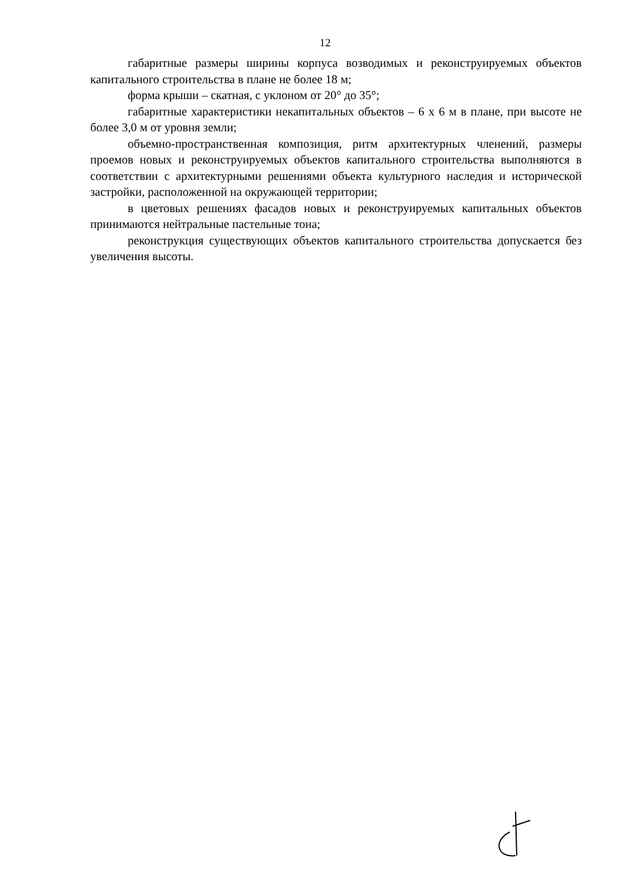12
габаритные размеры ширины корпуса возводимых и реконструируемых объектов капитального строительства в плане не более 18 м;
форма крыши – скатная, с уклоном от 20° до 35°;
габаритные характеристики некапитальных объектов – 6 х 6 м в плане, при высоте не более 3,0 м от уровня земли;
объемно-пространственная композиция, ритм архитектурных членений, размеры проемов новых и реконструируемых объектов капитального строительства выполняются в соответствии с архитектурными решениями объекта культурного наследия и исторической застройки, расположенной на окружающей территории;
в цветовых решениях фасадов новых и реконструируемых капитальных объектов принимаются нейтральные пастельные тона;
реконструкция существующих объектов капитального строительства допускается без увеличения высоты.